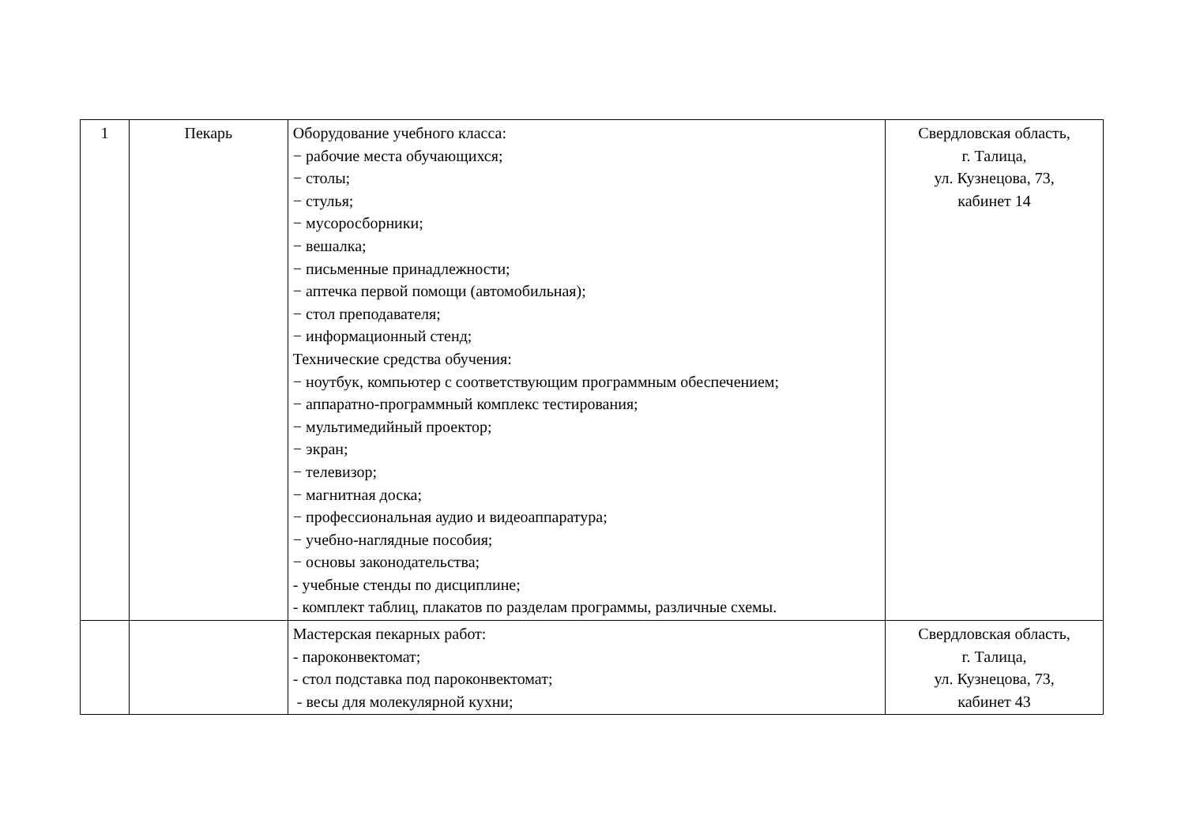| 1 | Пекарь | Оборудование учебного класса: − рабочие места обучающихся; − столы; − стулья; − мусоросборники; − вешалка; − письменные принадлежности; − аптечка первой помощи (автомобильная); − стол преподавателя; − информационный стенд; Технические средства обучения: − ноутбук, компьютер с соответствующим программным обеспечением; − аппаратно-программный комплекс тестирования; − мультимедийный проектор; − экран; − телевизор; − магнитная доска; − профессиональная аудио и видеоаппаратура; − учебно-наглядные пособия; − основы законодательства; - учебные стенды по дисциплине; - комплект таблиц, плакатов по разделам программы, различные схемы. | Свердловская область, г. Талица, ул. Кузнецова, 73, кабинет 14 |
| | | Мастерская пекарных работ: - пароконвектомат; - стол подставка под пароконвектомат; - весы для молекулярной кухни; | Свердловская область, г. Талица, ул. Кузнецова, 73, кабинет 43 |